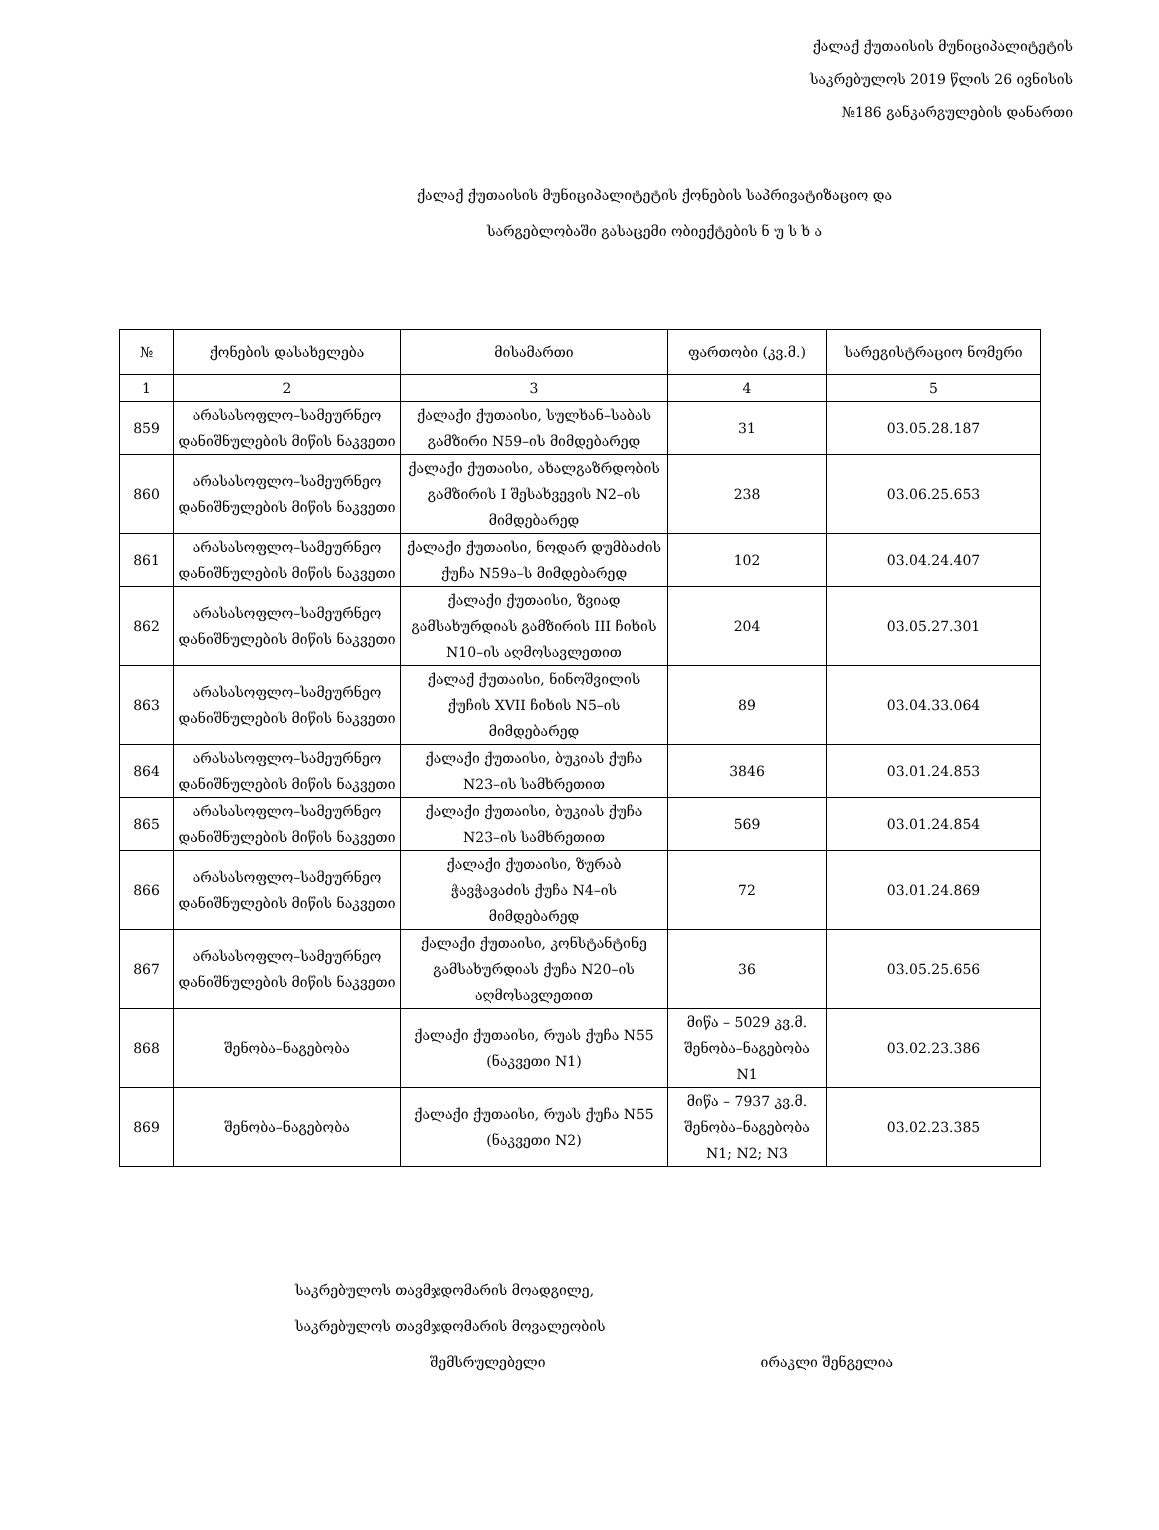ქალაქ ქუთაისის მუნიციპალიტეტის
საკრებულოს 2019 წლის 26 ივნისის
№186 განკარგულების დანართი
ქალაქ ქუთაისის მუნიციპალიტეტის ქონების საპრივატიზაციო და
სარგებლობაში გასაცემი ობიექტების ნ უ ს ხ ა
| № | ქონების დასახელება | მისამართი | ფართობი (კვ.მ.) | სარეგისტრაციო ნომერი |
| --- | --- | --- | --- | --- |
| 1 | 2 | 3 | 4 | 5 |
| 859 | არასასოფლო–სამეურნეო დანიშნულების მიწის ნაკვეთი | ქალაქი ქუთაისი, სულხან–საბას გამზირი N59–ის მიმდებარედ | 31 | 03.05.28.187 |
| 860 | არასასოფლო–სამეურნეო დანიშნულების მიწის ნაკვეთი | ქალაქი ქუთაისი, ახალგაზრდობის გამზირის I შესახვევის N2–ის მიმდებარედ | 238 | 03.06.25.653 |
| 861 | არასასოფლო–სამეურნეო დანიშნულების მიწის ნაკვეთი | ქალაქი ქუთაისი, ნოდარ დუმბაძის ქუჩა N59ა–ს მიმდებარედ | 102 | 03.04.24.407 |
| 862 | არასასოფლო–სამეურნეო დანიშნულების მიწის ნაკვეთი | ქალაქი ქუთაისი, ზვიად გამსახურდიას გამზირის III ჩიხის N10–ის აღმოსავლეთით | 204 | 03.05.27.301 |
| 863 | არასასოფლო–სამეურნეო დანიშნულების მიწის ნაკვეთი | ქალაქ ქუთაისი, ნინოშვილის ქუჩის XVII ჩიხის N5–ის მიმდებარედ | 89 | 03.04.33.064 |
| 864 | არასასოფლო–სამეურნეო დანიშნულების მიწის ნაკვეთი | ქალაქი ქუთაისი, ბუკიას ქუჩა N23–ის სამხრეთით | 3846 | 03.01.24.853 |
| 865 | არასასოფლო–სამეურნეო დანიშნულების მიწის ნაკვეთი | ქალაქი ქუთაისი, ბუკიას ქუჩა N23–ის სამხრეთით | 569 | 03.01.24.854 |
| 866 | არასასოფლო–სამეურნეო დანიშნულების მიწის ნაკვეთი | ქალაქი ქუთაისი, ზურაბ ჭავჭავაძის ქუჩა N4–ის მიმდებარედ | 72 | 03.01.24.869 |
| 867 | არასასოფლო–სამეურნეო დანიშნულების მიწის ნაკვეთი | ქალაქი ქუთაისი, კონსტანტინე გამსახურდიას ქუჩა N20–ის აღმოსავლეთით | 36 | 03.05.25.656 |
| 868 | შენობა–ნაგებობა | ქალაქი ქუთაისი, რუას ქუჩა N55 (ნაკვეთი N1) | მიწა – 5029 კვ.მ. შენობა–ნაგებობა N1 | 03.02.23.386 |
| 869 | შენობა–ნაგებობა | ქალაქი ქუთაისი, რუას ქუჩა N55 (ნაკვეთი N2) | მიწა – 7937 კვ.მ. შენობა–ნაგებობა N1; N2; N3 | 03.02.23.385 |
საკრებულოს თავმჯდომარის მოადგილე,
საკრებულოს თავმჯდომარის მოვალეობის
შემსრულებელი ირაკლი შენგელია